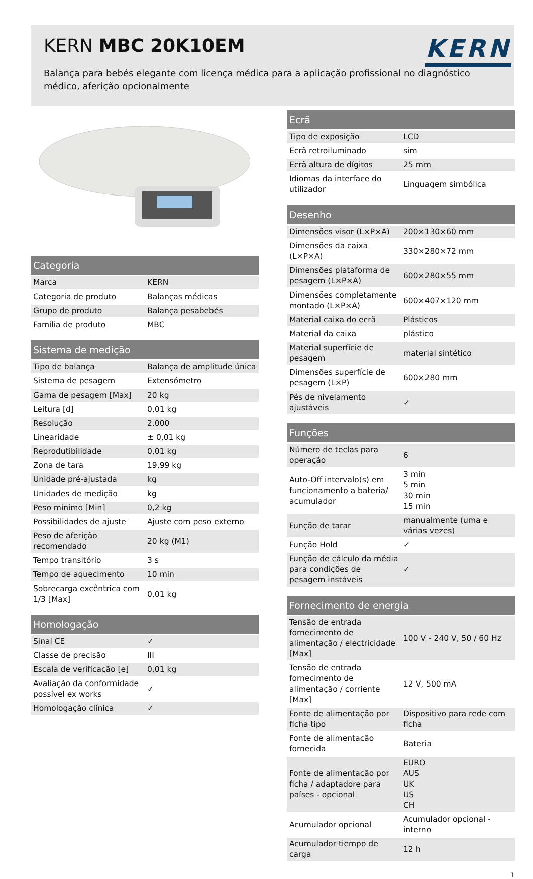KERN MBC 20K10EM
KERN
Balança para bebés elegante com licença médica para a aplicação profissional no diagnóstico médico, aferição opcionalmente
| Categoria | |
| --- | --- |
| Marca | KERN |
| Categoria de produto | Balanças médicas |
| Grupo de produto | Balança pesabebés |
| Família de produto | MBC |
| Sistema de medição | |
| --- | --- |
| Tipo de balança | Balança de amplitude única |
| Sistema de pesagem | Extensómetro |
| Gama de pesagem [Max] | 20 kg |
| Leitura [d] | 0,01 kg |
| Resolução | 2.000 |
| Linearidade | ± 0,01 kg |
| Reprodutibilidade | 0,01 kg |
| Zona de tara | 19,99 kg |
| Unidade pré-ajustada | kg |
| Unidades de medição | kg |
| Peso mínimo [Min] | 0,2 kg |
| Possibilidades de ajuste | Ajuste com peso externo |
| Peso de aferição recomendado | 20 kg (M1) |
| Tempo transitório | 3 s |
| Tempo de aquecimento | 10 min |
| Sobrecarga excêntrica com 1/3 [Max] | 0,01 kg |
| Homologação | |
| --- | --- |
| Sinal CE | ✓ |
| Classe de precisão | III |
| Escala de verificação [e] | 0,01 kg |
| Avaliação da conformidade possível ex works | ✓ |
| Homologação clínica | ✓ |
| Ecrã | |
| --- | --- |
| Tipo de exposição | LCD |
| Ecrã retroiluminado | sim |
| Ecrã altura de dígitos | 25 mm |
| Idiomas da interface do utilizador | Linguagem simbólica |
| Desenho | |
| --- | --- |
| Dimensões visor (L×P×A) | 200×130×60 mm |
| Dimensões da caixa (L×P×A) | 330×280×72 mm |
| Dimensões plataforma de pesagem (L×P×A) | 600×280×55 mm |
| Dimensões completamente montado (L×P×A) | 600×407×120 mm |
| Material caixa do ecrã | Plásticos |
| Material da caixa | plástico |
| Material superfície de pesagem | material sintético |
| Dimensões superfície de pesagem (L×P) | 600×280 mm |
| Pés de nivelamento ajustáveis | ✓ |
| Funções | |
| --- | --- |
| Número de teclas para operação | 6 |
| Auto-Off intervalo(s) em funcionamento a bateria/ acumulador | 3 min 5 min 30 min 15 min |
| Função de tarar | manualmente (uma e várias vezes) |
| Função Hold | ✓ |
| Função de cálculo da média para condições de pesagem instáveis | ✓ |
| Fornecimento de energia | |
| --- | --- |
| Tensão de entrada fornecimento de alimentação / electricidade [Max] | 100 V - 240 V, 50 / 60 Hz |
| Tensão de entrada fornecimento de alimentação / corriente [Max] | 12 V, 500 mA |
| Fonte de alimentação por ficha tipo | Dispositivo para rede com ficha |
| Fonte de alimentação fornecida | Bateria |
| Fonte de alimentação por ficha / adaptadore para países - opcional | EURO AUS UK US CH |
| Acumulador opcional | Acumulador opcional - interno |
| Acumulador tiempo de carga | 12 h |
1